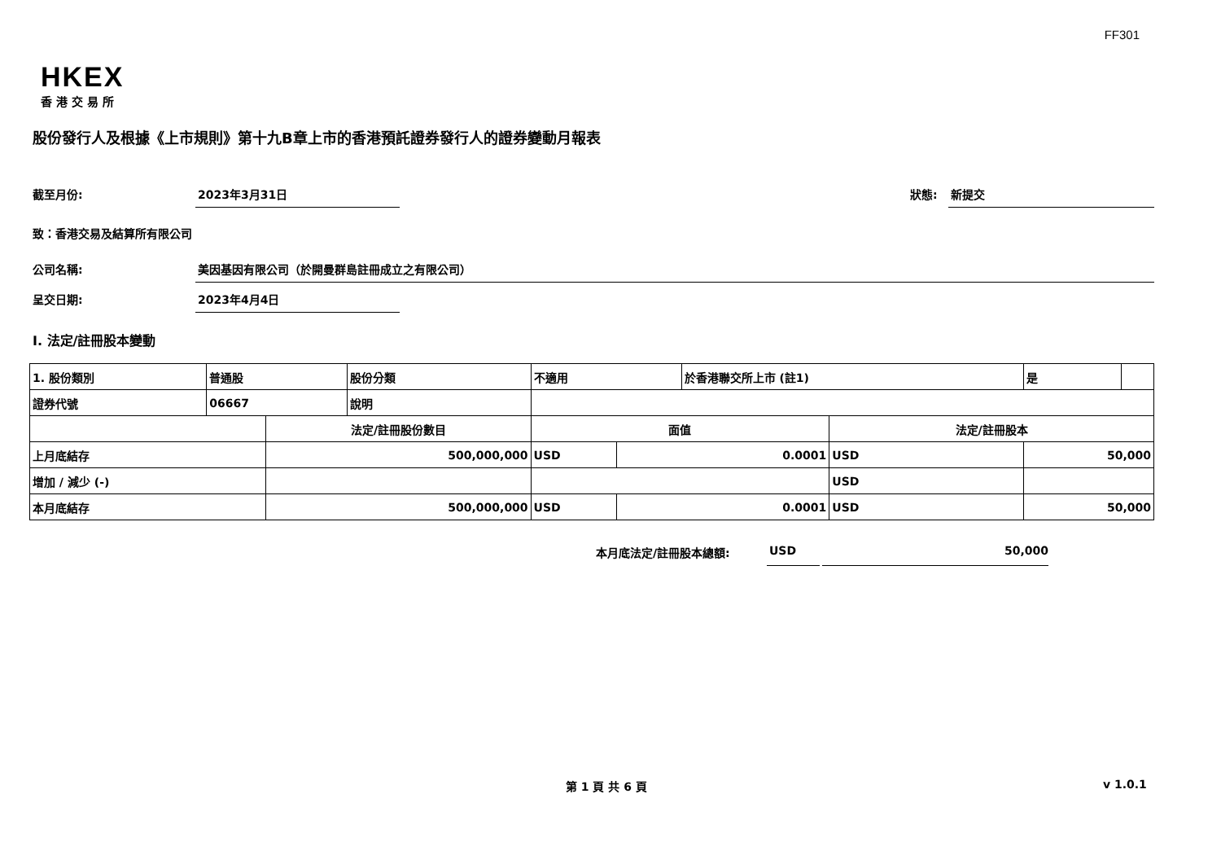FF301
HKEX
香港交易所
股份發行人及根據《上市規則》第十九B章上市的香港預託證券發行人的證券變動月報表
截至月份: 2023年3月31日 狀態: 新提交
致：香港交易及結算所有限公司
公司名稱: 美因基因有限公司（於開曼群島註冊成立之有限公司）
呈交日期: 2023年4月4日
I. 法定/註冊股本變動
| 1. 股份類別 | 普通股 | | 股份分類 | 不適用 | | | 於香港聯交所上市 (註1) | | 是 | |
| 證券代號 | 06667 | | 說明 | | | | | | | |
| | | 法定/註冊股份數目 | | | 面值 | | | 法定/註冊股本 | | |
| 上月底結存 | | 500,000,000 | | | USD | 0.0001 | | USD | 50,000 | |
| 增加 / 減少 (-) | | | | | | | | USD | | |
| 本月底結存 | | 500,000,000 | | | USD | 0.0001 | | USD | 50,000 | |
本月底法定/註冊股本總額: USD 50,000
第 1 頁 共 6 頁 v 1.0.1